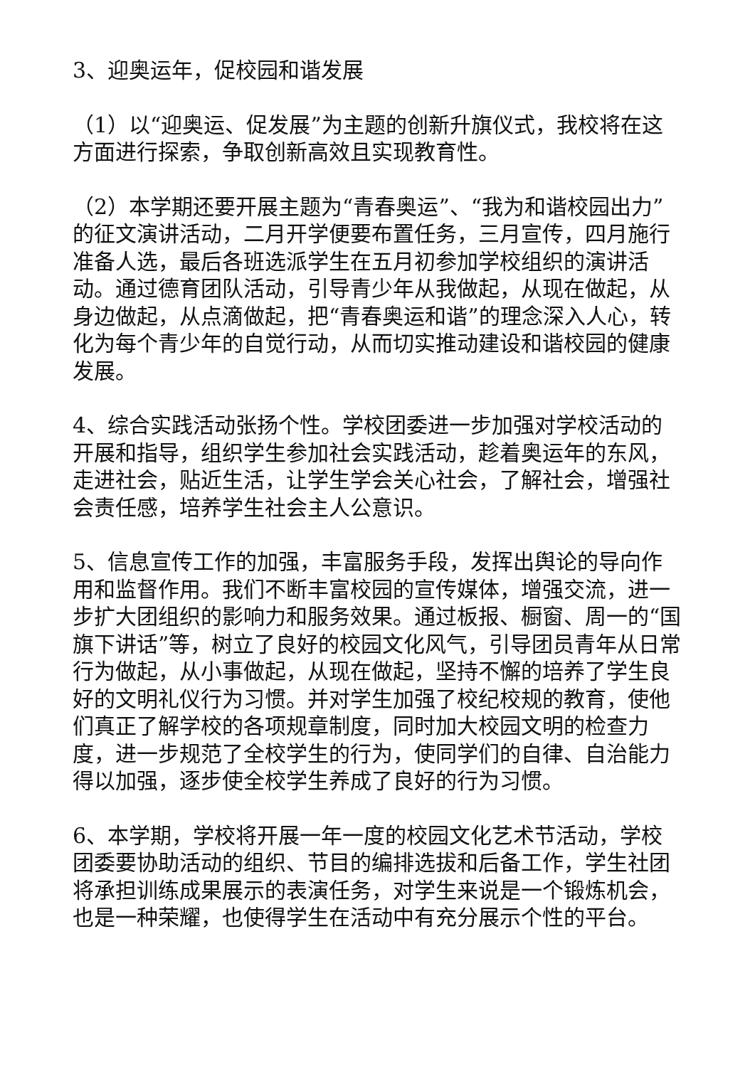3、迎奥运年，促校园和谐发展
（1）以“迎奥运、促发展”为主题的创新升旗仪式，我校将在这方面进行探索，争取创新高效且实现教育性。
（2）本学期还要开展主题为“青春奥运”、“我为和谐校园出力”的征文演讲活动，二月开学便要布置任务，三月宣传，四月施行准备人选，最后各班选派学生在五月初参加学校组织的演讲活动。通过德育团队活动，引导青少年从我做起，从现在做起，从身边做起，从点滴做起，把“青春奥运和谐”的理念深入人心，转化为每个青少年的自觉行动，从而切实推动建设和谐校园的健康发展。
4、综合实践活动张扬个性。学校团委进一步加强对学校活动的开展和指导，组织学生参加社会实践活动，趁着奥运年的东风，走进社会，贴近生活，让学生学会关心社会，了解社会，增强社会责任感，培养学生社会主人公意识。
5、信息宣传工作的加强，丰富服务手段，发挥出舆论的导向作用和监督作用。我们不断丰富校园的宣传媒体，增强交流，进一步扩大团组织的影响力和服务效果。通过板报、橱窗、周一的“国旗下讲话”等，树立了良好的校园文化风气，引导团员青年从日常行为做起，从小事做起，从现在做起，坚持不懈的培养了学生良好的文明礼仪行为习惯。并对学生加强了校纪校规的教育，使他们真正了解学校的各项规章制度，同时加大校园文明的检查力度，进一步规范了全校学生的行为，使同学们的自律、自治能力得以加强，逐步使全校学生养成了良好的行为习惯。
6、本学期，学校将开展一年一度的校园文化艺术节活动，学校团委要协助活动的组织、节目的编排选拔和后备工作，学生社团将承担训练成果展示的表演任务，对学生来说是一个锻炼机会，也是一种荣耀，也使得学生在活动中有充分展示个性的平台。